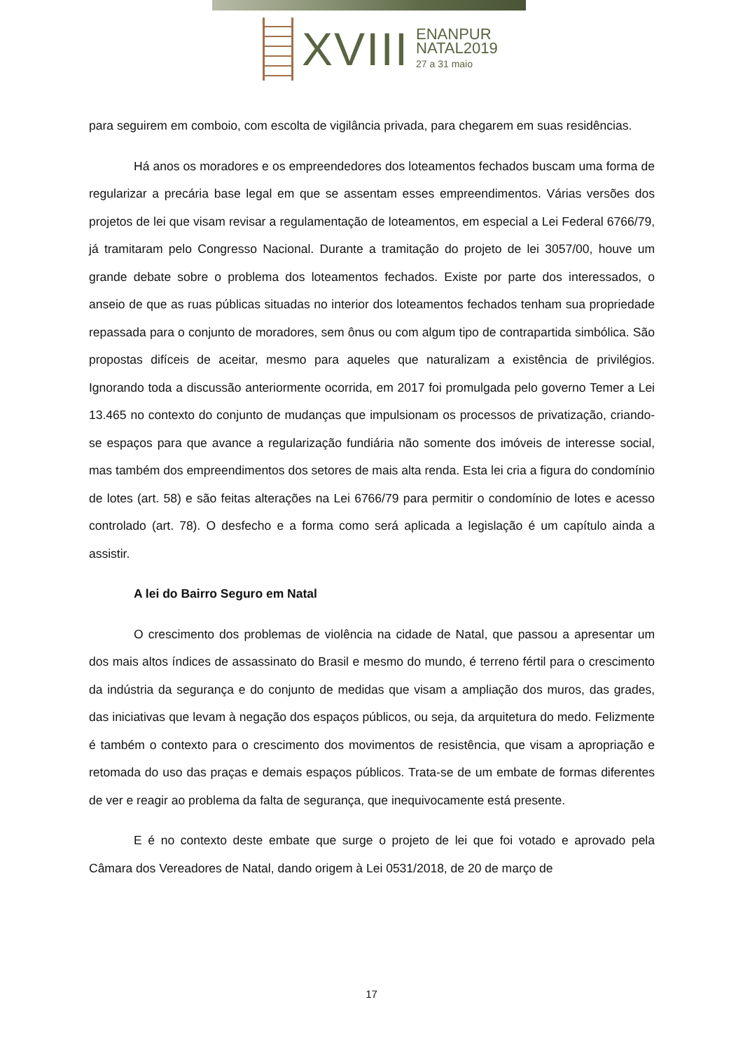XVIII
ENANPUR
NATAL2019
27 a 31 maio
para seguirem em comboio, com escolta de vigilância privada, para chegarem em suas residências.
Há anos os moradores e os empreendedores dos loteamentos fechados buscam uma forma de regularizar a precária base legal em que se assentam esses empreendimentos. Várias versões dos projetos de lei que visam revisar a regulamentação de loteamentos, em especial a Lei Federal 6766/79, já tramitaram pelo Congresso Nacional. Durante a tramitação do projeto de lei 3057/00, houve um grande debate sobre o problema dos loteamentos fechados. Existe por parte dos interessados, o anseio de que as ruas públicas situadas no interior dos loteamentos fechados tenham sua propriedade repassada para o conjunto de moradores, sem ônus ou com algum tipo de contrapartida simbólica. São propostas difíceis de aceitar, mesmo para aqueles que naturalizam a existência de privilégios. Ignorando toda a discussão anteriormente ocorrida, em 2017 foi promulgada pelo governo Temer a Lei 13.465 no contexto do conjunto de mudanças que impulsionam os processos de privatização, criando-se espaços para que avance a regularização fundiária não somente dos imóveis de interesse social, mas também dos empreendimentos dos setores de mais alta renda. Esta lei cria a figura do condomínio de lotes (art. 58) e são feitas alterações na Lei 6766/79 para permitir o condomínio de lotes e acesso controlado (art. 78). O desfecho e a forma como será aplicada a legislação é um capítulo ainda a assistir.
A lei do Bairro Seguro em Natal
O crescimento dos problemas de violência na cidade de Natal, que passou a apresentar um dos mais altos índices de assassinato do Brasil e mesmo do mundo, é terreno fértil para o crescimento da indústria da segurança e do conjunto de medidas que visam a ampliação dos muros, das grades, das iniciativas que levam à negação dos espaços públicos, ou seja, da arquitetura do medo. Felizmente é também o contexto para o crescimento dos movimentos de resistência, que visam a apropriação e retomada do uso das praças e demais espaços públicos. Trata-se de um embate de formas diferentes de ver e reagir ao problema da falta de segurança, que inequivocamente está presente.
E é no contexto deste embate que surge o projeto de lei que foi votado e aprovado pela Câmara dos Vereadores de Natal, dando origem à Lei 0531/2018, de 20 de março de
17